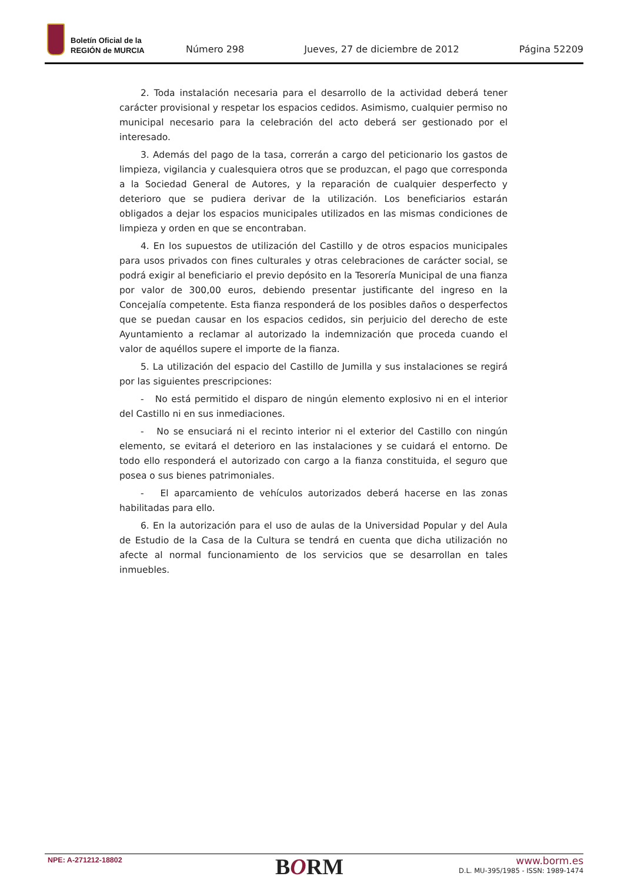Boletín Oficial de la
REGIÓN de MURCIA
Número 298 Jueves, 27 de diciembre de 2012 Página 52209
2. Toda instalación necesaria para el desarrollo de la actividad deberá tener carácter provisional y respetar los espacios cedidos. Asimismo, cualquier permiso no municipal necesario para la celebración del acto deberá ser gestionado por el interesado.
3. Además del pago de la tasa, correrán a cargo del peticionario los gastos de limpieza, vigilancia y cualesquiera otros que se produzcan, el pago que corresponda a la Sociedad General de Autores, y la reparación de cualquier desperfecto y deterioro que se pudiera derivar de la utilización. Los beneficiarios estarán obligados a dejar los espacios municipales utilizados en las mismas condiciones de limpieza y orden en que se encontraban.
4. En los supuestos de utilización del Castillo y de otros espacios municipales para usos privados con fines culturales y otras celebraciones de carácter social, se podrá exigir al beneficiario el previo depósito en la Tesorería Municipal de una fianza por valor de 300,00 euros, debiendo presentar justificante del ingreso en la Concejalía competente. Esta fianza responderá de los posibles daños o desperfectos que se puedan causar en los espacios cedidos, sin perjuicio del derecho de este Ayuntamiento a reclamar al autorizado la indemnización que proceda cuando el valor de aquéllos supere el importe de la fianza.
5. La utilización del espacio del Castillo de Jumilla y sus instalaciones se regirá por las siguientes prescripciones:
- No está permitido el disparo de ningún elemento explosivo ni en el interior del Castillo ni en sus inmediaciones.
- No se ensuciará ni el recinto interior ni el exterior del Castillo con ningún elemento, se evitará el deterioro en las instalaciones y se cuidará el entorno. De todo ello responderá el autorizado con cargo a la fianza constituida, el seguro que posea o sus bienes patrimoniales.
- El aparcamiento de vehículos autorizados deberá hacerse en las zonas habilitadas para ello.
6. En la autorización para el uso de aulas de la Universidad Popular y del Aula de Estudio de la Casa de la Cultura se tendrá en cuenta que dicha utilización no afecte al normal funcionamiento de los servicios que se desarrollan en tales inmuebles.
NPE: A-271212-18802 BORM
www.borm.es
D.L. MU-395/1985 - ISSN: 1989-1474